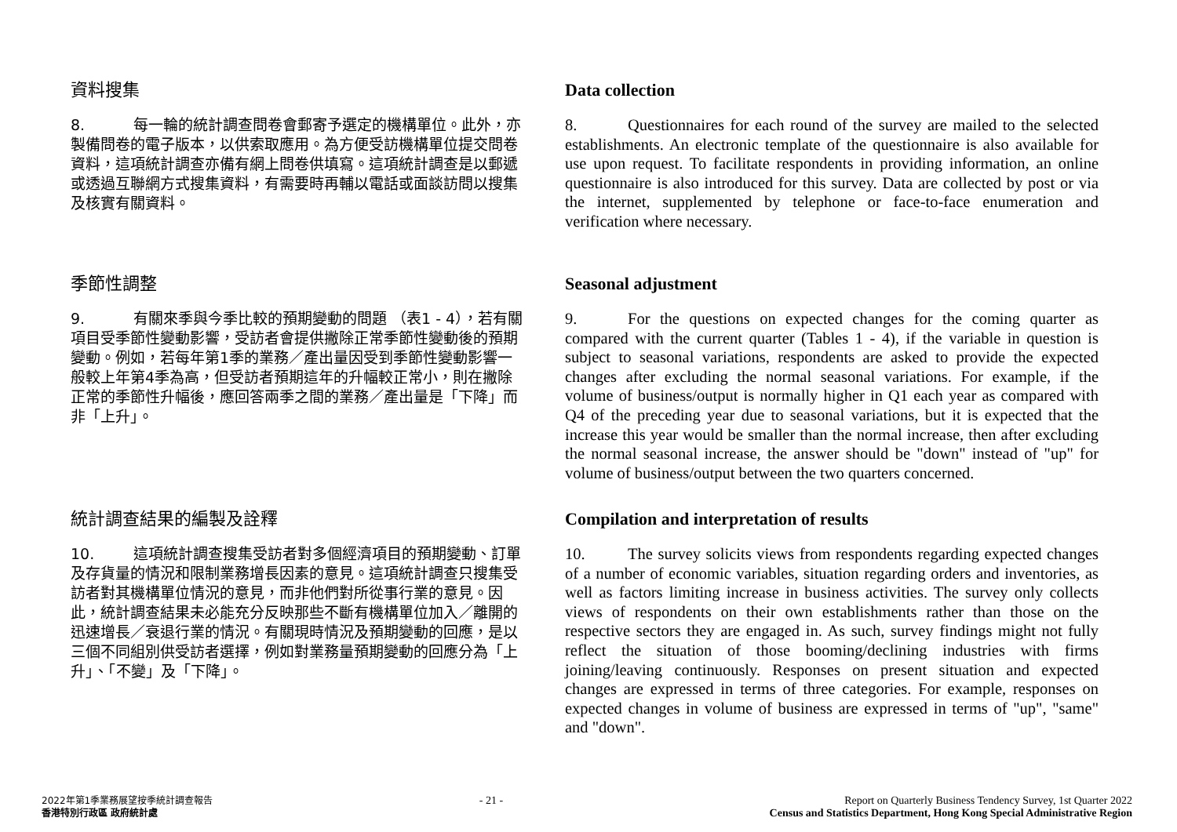資料搜集
8. 每一輪的統計調查問卷會郵寄予選定的機構單位。此外，亦製備問卷的電子版本，以供索取應用。為方便受訪機構單位提交問卷資料，這項統計調查亦備有網上問卷供填寫。這項統計調查是以郵遞或透過互聯網方式搜集資料，有需要時再輔以電話或面談訪問以搜集及核實有關資料。
季節性調整
9. 有關來季與今季比較的預期變動的問題 （表1 - 4），若有關項目受季節性變動影響，受訪者會提供撇除正常季節性變動後的預期變動。例如，若每年第1季的業務／產出量因受到季節性變動影響一般較上年第4季為高，但受訪者預期這年的升幅較正常小，則在撇除正常的季節性升幅後，應回答兩季之間的業務／產出量是「下降」而非「上升」。
統計調查結果的編製及詮釋
10. 這項統計調查搜集受訪者對多個經濟項目的預期變動、訂單及存貨量的情況和限制業務增長因素的意見。這項統計調查只搜集受訪者對其機構單位情況的意見，而非他們對所從事行業的意見。因此，統計調查結果未必能充分反映那些不斷有機構單位加入／離開的迅速增長／衰退行業的情況。有關現時情況及預期變動的回應，是以三個不同組別供受訪者選擇，例如對業務量預期變動的回應分為「上升」、「不變」及「下降」。
Data collection
8. Questionnaires for each round of the survey are mailed to the selected establishments. An electronic template of the questionnaire is also available for use upon request. To facilitate respondents in providing information, an online questionnaire is also introduced for this survey. Data are collected by post or via the internet, supplemented by telephone or face-to-face enumeration and verification where necessary.
Seasonal adjustment
9. For the questions on expected changes for the coming quarter as compared with the current quarter (Tables 1 - 4), if the variable in question is subject to seasonal variations, respondents are asked to provide the expected changes after excluding the normal seasonal variations. For example, if the volume of business/output is normally higher in Q1 each year as compared with Q4 of the preceding year due to seasonal variations, but it is expected that the increase this year would be smaller than the normal increase, then after excluding the normal seasonal increase, the answer should be "down" instead of "up" for volume of business/output between the two quarters concerned.
Compilation and interpretation of results
10. The survey solicits views from respondents regarding expected changes of a number of economic variables, situation regarding orders and inventories, as well as factors limiting increase in business activities. The survey only collects views of respondents on their own establishments rather than those on the respective sectors they are engaged in. As such, survey findings might not fully reflect the situation of those booming/declining industries with firms joining/leaving continuously. Responses on present situation and expected changes are expressed in terms of three categories. For example, responses on expected changes in volume of business are expressed in terms of "up", "same" and "down".
2022年第1季業務展望按季統計調查報告
香港特別行政區 政府統計處
- 21 - Report on Quarterly Business Tendency Survey, 1st Quarter 2022
Census and Statistics Department, Hong Kong Special Administrative Region